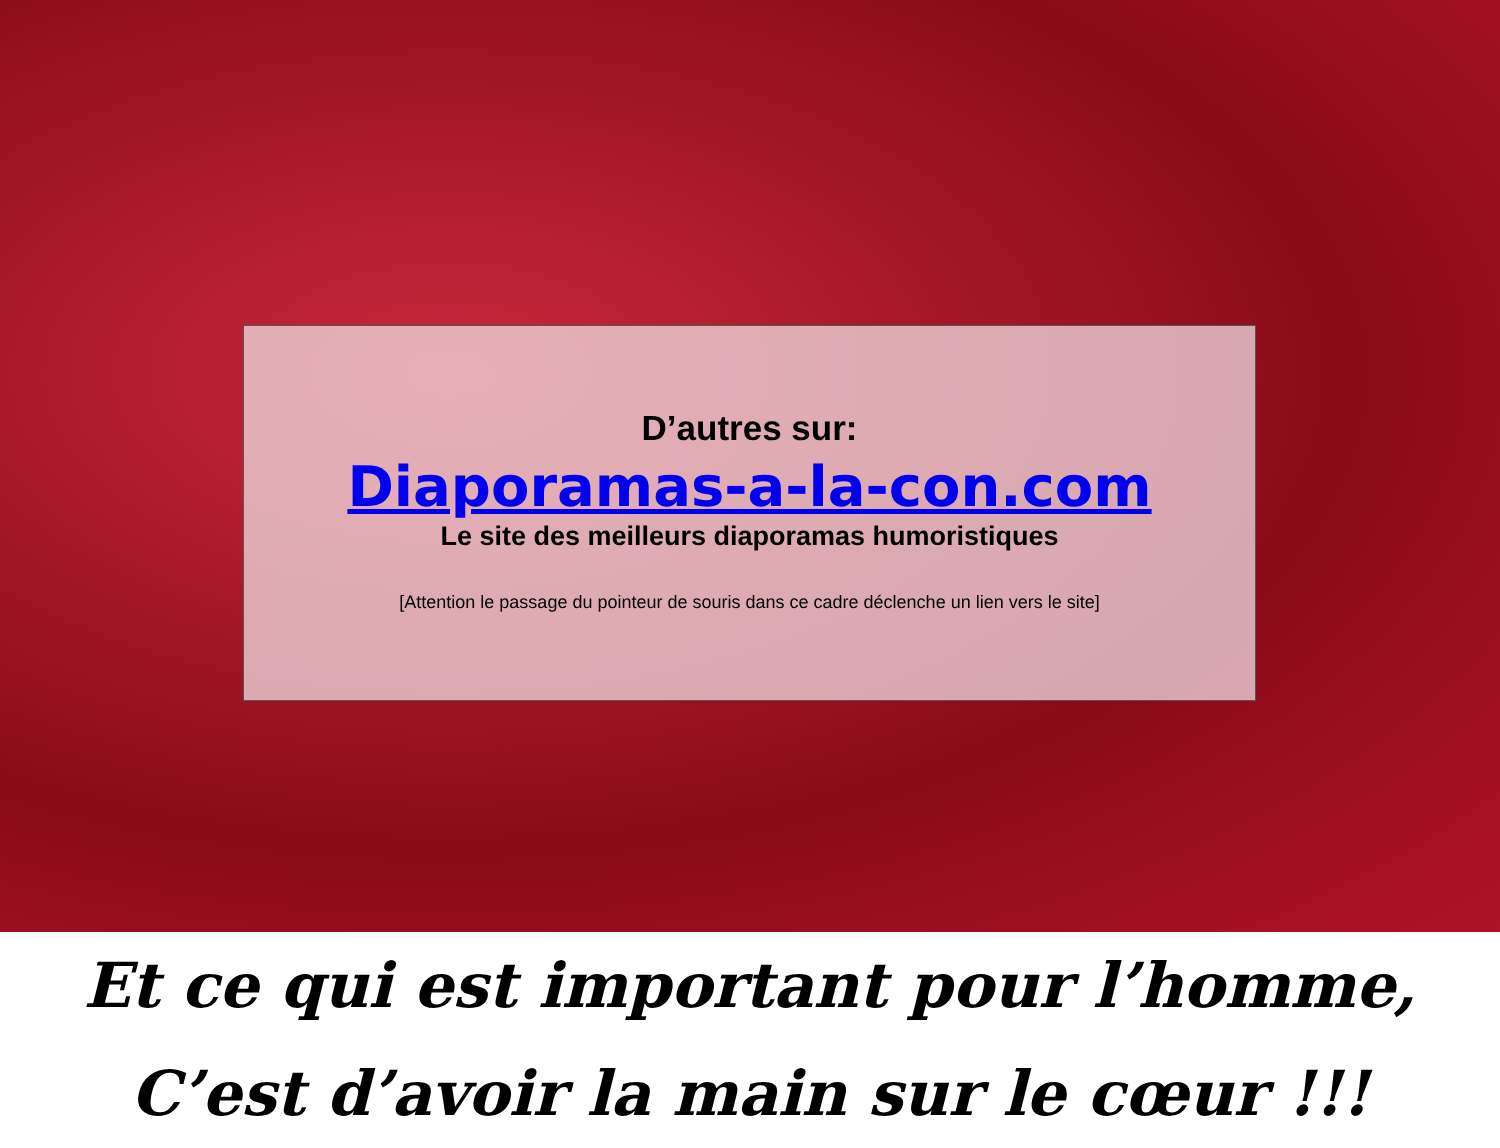D’autres sur:
Diaporamas-a-la-con.com
Le site des meilleurs diaporamas humoristiques
[Attention le passage du pointeur de souris dans ce cadre déclenche un lien vers le site]
Et ce qui est important pour l’homme,
C’est d’avoir la main sur le cœur !!!